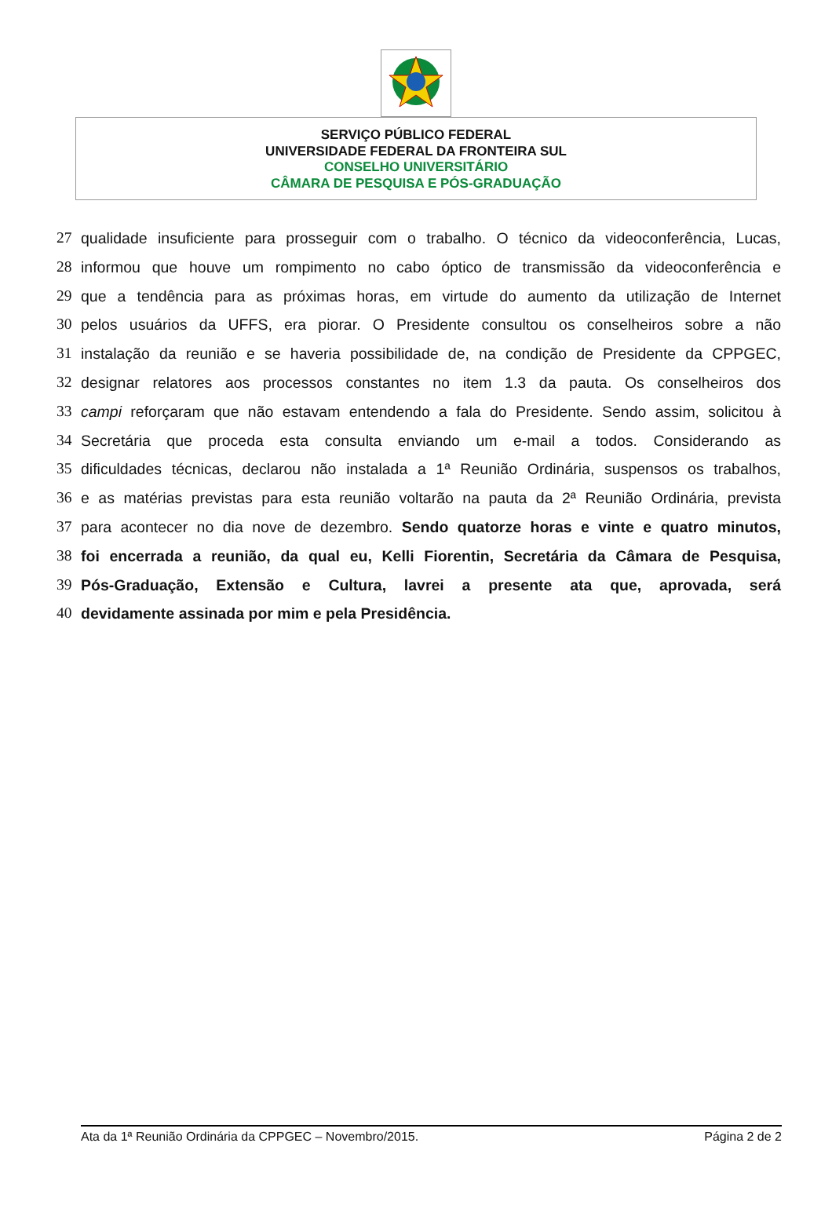SERVIÇO PÚBLICO FEDERAL
UNIVERSIDADE FEDERAL DA FRONTEIRA SUL
CONSELHO UNIVERSITÁRIO
CÂMARA DE PESQUISA E PÓS-GRADUAÇÃO
27 qualidade insuficiente para prosseguir com o trabalho. O técnico da videoconferência, Lucas,
28 informou que houve um rompimento no cabo óptico de transmissão da videoconferência e
29 que a tendência para as próximas horas, em virtude do aumento da utilização de Internet
30 pelos usuários da UFFS, era piorar. O Presidente consultou os conselheiros sobre a não
31 instalação da reunião e se haveria possibilidade de, na condição de Presidente da CPPGEC,
32 designar relatores aos processos constantes no item 1.3 da pauta. Os conselheiros dos
33 campi reforçaram que não estavam entendendo a fala do Presidente. Sendo assim, solicitou à
34 Secretária que proceda esta consulta enviando um e-mail a todos. Considerando as
35 dificuldades técnicas, declarou não instalada a 1ª Reunião Ordinária, suspensos os trabalhos,
36 e as matérias previstas para esta reunião voltarão na pauta da 2ª Reunião Ordinária, prevista
37 para acontecer no dia nove de dezembro. Sendo quatorze horas e vinte e quatro minutos,
38 foi encerrada a reunião, da qual eu, Kelli Fiorentin, Secretária da Câmara de Pesquisa,
39 Pós-Graduação, Extensão e Cultura, lavrei a presente ata que, aprovada, será
40 devidamente assinada por mim e pela Presidência.
Ata da 1ª Reunião Ordinária da CPPGEC – Novembro/2015. Página 2 de 2